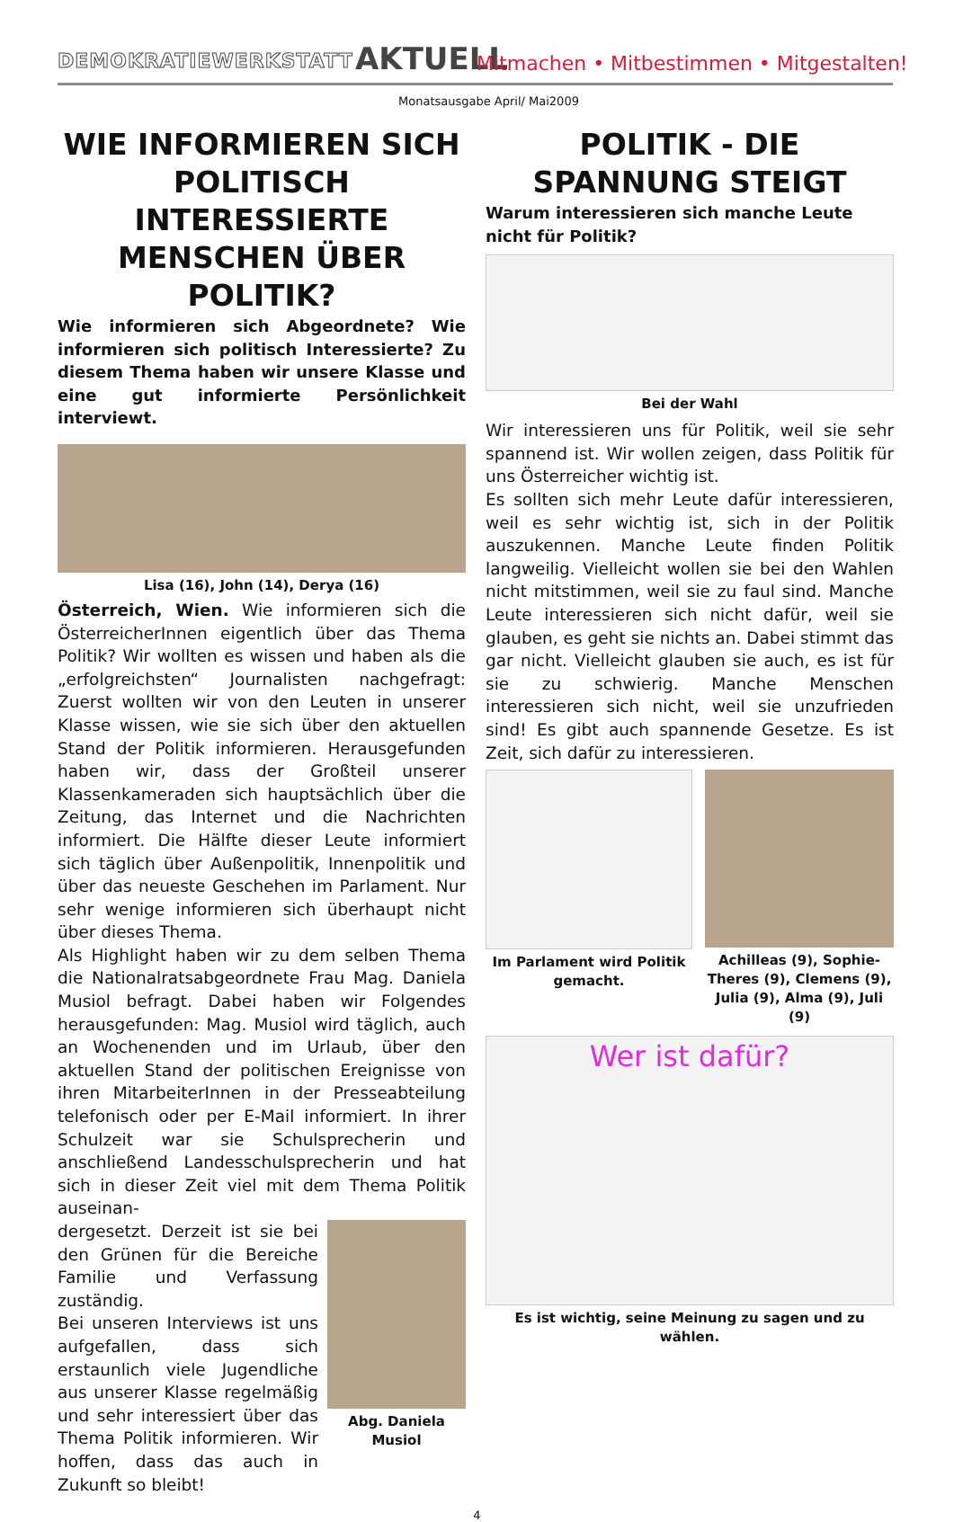DEMOKRATIEWERKSTATT AKTUELL
Mitmachen • Mitbestimmen • Mitgestalten!
Monatsausgabe April/ Mai2009
WIE INFORMIEREN SICH POLITISCH INTERESSIERTE MENSCHEN ÜBER POLITIK?
Wie informieren sich Abgeordnete? Wie informieren sich politisch Interessierte? Zu diesem Thema haben wir unsere Klasse und eine gut informierte Persönlichkeit interviewt.
Lisa (16), John (14), Derya (16)
Österreich, Wien. Wie informieren sich die ÖsterreicherInnen eigentlich über das Thema Politik? Wir wollten es wissen und haben als die „erfolgreichsten“ Journalisten nachgefragt: Zuerst wollten wir von den Leuten in unserer Klasse wissen, wie sie sich über den aktuellen Stand der Politik informieren. Herausgefunden haben wir, dass der Großteil unserer Klassenkameraden sich hauptsächlich über die Zeitung, das Internet und die Nachrichten informiert. Die Hälfte dieser Leute informiert sich täglich über Außenpolitik, Innenpolitik und über das neueste Geschehen im Parlament. Nur sehr wenige informieren sich überhaupt nicht über dieses Thema.
Als Highlight haben wir zu dem selben Thema die Nationalratsabgeordnete Frau Mag. Daniela Musiol befragt. Dabei haben wir Folgendes herausgefunden: Mag. Musiol wird täglich, auch an Wochenenden und im Urlaub, über den aktuellen Stand der politischen Ereignisse von ihren MitarbeiterInnen in der Presseabteilung telefonisch oder per E-Mail informiert. In ihrer Schulzeit war sie Schulsprecherin und anschließend Landesschulsprecherin und hat sich in dieser Zeit viel mit dem Thema Politik auseinan-
dergesetzt. Derzeit ist sie bei den Grünen für die Bereiche Familie und Verfassung zuständig.
Bei unseren Interviews ist uns aufgefallen, dass sich erstaunlich viele Jugendliche aus unserer Klasse regelmäßig und sehr interessiert über das Thema Politik informieren. Wir hoffen, dass das auch in Zukunft so bleibt!
Abg. Daniela Musiol
POLITIK - DIE SPANNUNG STEIGT
Warum interessieren sich manche Leute nicht für Politik?
Bei der Wahl
Wir interessieren uns für Politik, weil sie sehr spannend ist. Wir wollen zeigen, dass Politik für uns Österreicher wichtig ist.
Es sollten sich mehr Leute dafür interessieren, weil es sehr wichtig ist, sich in der Politik auszukennen. Manche Leute finden Politik langweilig. Vielleicht wollen sie bei den Wahlen nicht mitstimmen, weil sie zu faul sind. Manche Leute interessieren sich nicht dafür, weil sie glauben, es geht sie nichts an. Dabei stimmt das gar nicht. Vielleicht glauben sie auch, es ist für sie zu schwierig. Manche Menschen interessieren sich nicht, weil sie unzufrieden sind! Es gibt auch spannende Gesetze. Es ist Zeit, sich dafür zu interessieren.
Im Parlament wird Politik gemacht.
Achilleas (9), Sophie-Theres (9), Clemens (9), Julia (9), Alma (9), Juli (9)
Wer ist dafür?
Es ist wichtig, seine Meinung zu sagen und zu wählen.
4